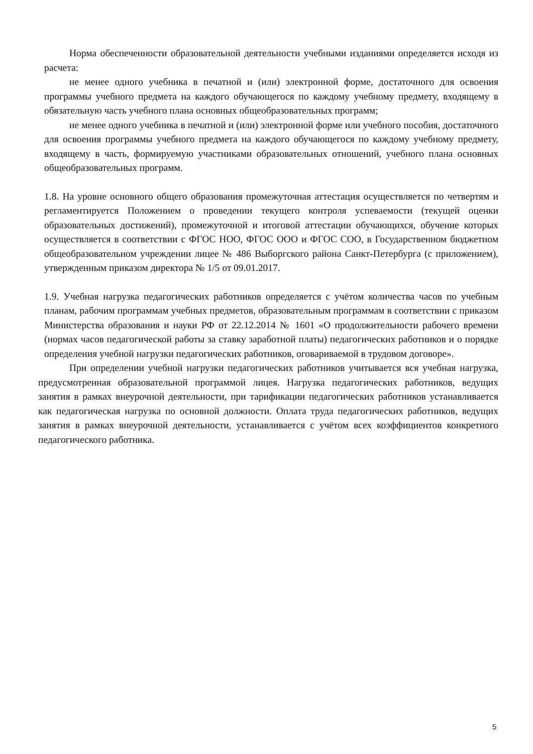Норма обеспеченности образовательной деятельности учебными изданиями определяется исходя из расчета:
не менее одного учебника в печатной и (или) электронной форме, достаточного для освоения программы учебного предмета на каждого обучающегося по каждому учебному предмету, входящему в обязательную часть учебного плана основных общеобразовательных программ;
не менее одного учебника в печатной и (или) электронной форме или учебного пособия, достаточного для освоения программы учебного предмета на каждого обучающегося по каждому учебному предмету, входящему в часть, формируемую участниками образовательных отношений, учебного плана основных общеобразовательных программ.
1.8. На уровне основного общего образования промежуточная аттестация осуществляется по четвертям и регламентируется Положением о проведении текущего контроля успеваемости (текущей оценки образовательных достижений), промежуточной и итоговой аттестации обучающихся, обучение которых осуществляется в соответствии с ФГОС НОО, ФГОС ООО и ФГОС СОО, в Государственном бюджетном общеобразовательном учреждении лицее № 486 Выборгского района Санкт-Петербурга (с приложением), утвержденным приказом директора № 1/5 от 09.01.2017.
1.9. Учебная нагрузка педагогических работников определяется с учётом количества часов по учебным планам, рабочим программам учебных предметов, образовательным программам в соответствии с приказом Министерства образования и науки РФ от 22.12.2014 № 1601 «О продолжительности рабочего времени (нормах часов педагогической работы за ставку заработной платы) педагогических работников и о порядке определения учебной нагрузки педагогических работников, оговариваемой в трудовом договоре».
При определении учебной нагрузки педагогических работников учитывается вся учебная нагрузка, предусмотренная образовательной программой лицея. Нагрузка педагогических работников, ведущих занятия в рамках внеурочной деятельности, при тарификации педагогических работников устанавливается как педагогическая нагрузка по основной должности. Оплата труда педагогических работников, ведущих занятия в рамках внеурочной деятельности, устанавливается с учётом всех коэффициентов конкретного педагогического работника.
5